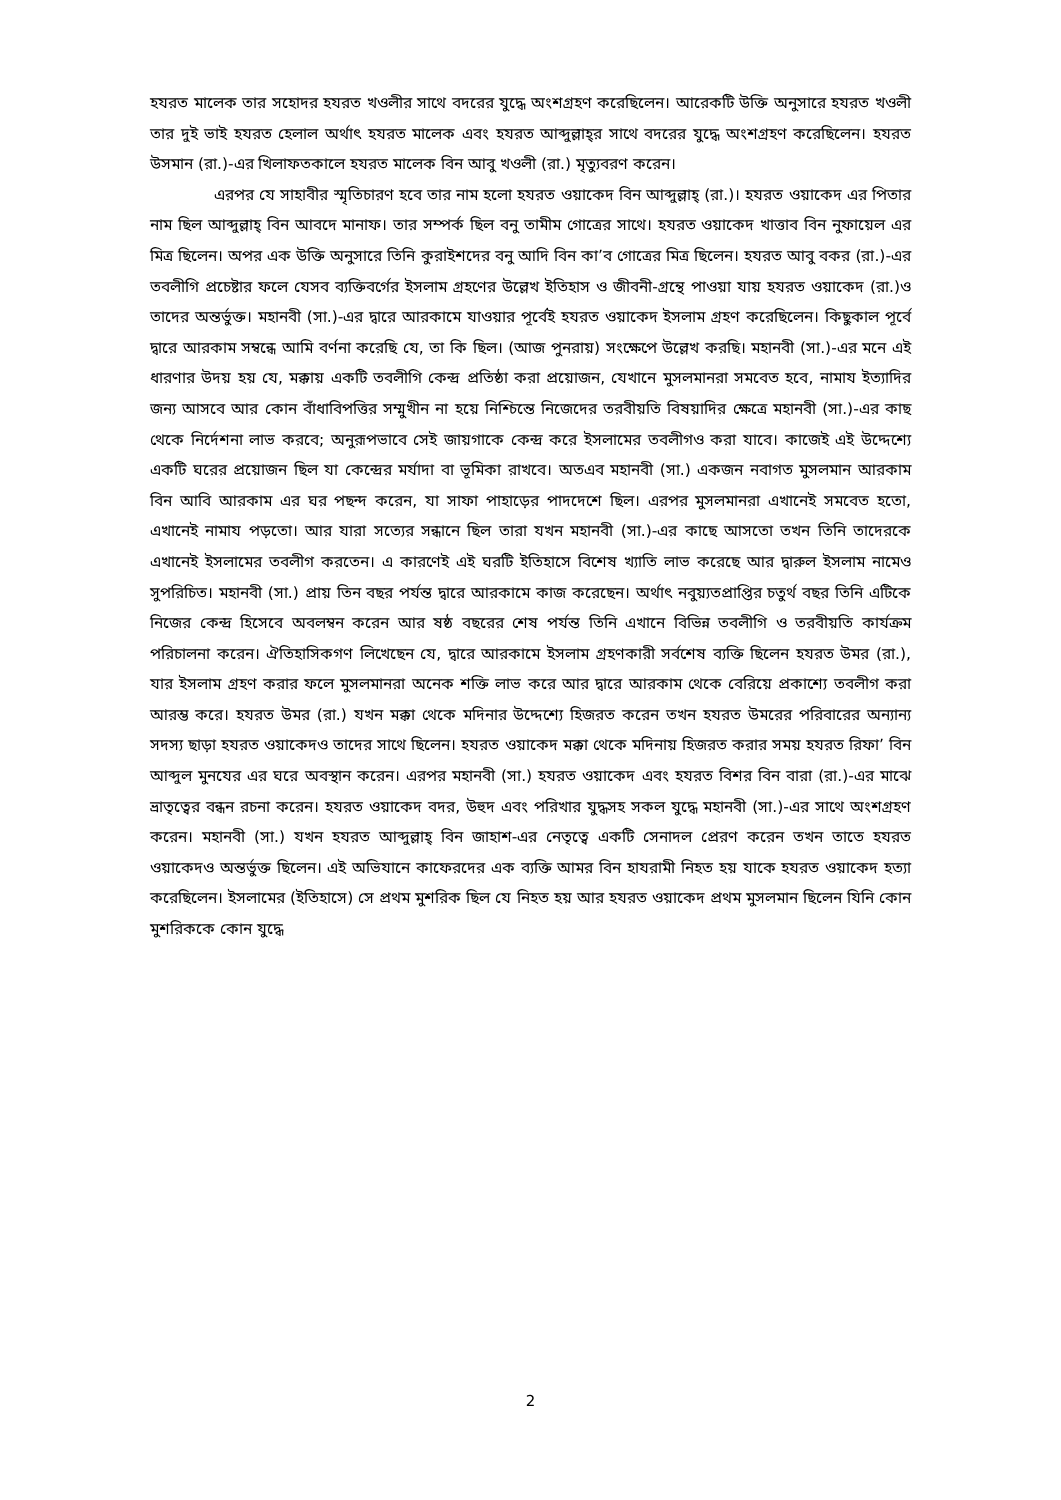হযরত মালেক তার সহোদর হযরত খওলীর সাথে বদরের যুদ্ধে অংশগ্রহণ করেছিলেন। আরেকটি উক্তি অনুসারে হযরত খওলী তার দুই ভাই হযরত হেলাল অর্থাৎ হযরত মালেক এবং হযরত আব্দুল্লাহ্‌র সাথে বদরের যুদ্ধে অংশগ্রহণ করেছিলেন। হযরত উসমান (রা.)-এর খিলাফতকালে হযরত মালেক বিন আবু খওলী (রা.) মৃত্যুবরণ করেন।
এরপর যে সাহাবীর স্মৃতিচারণ হবে তার নাম হলো হযরত ওয়াকেদ বিন আব্দুল্লাহ্ (রা.)। হযরত ওয়াকেদ এর পিতার নাম ছিল আব্দুল্লাহ্ বিন আবদে মানাফ। তার সম্পর্ক ছিল বনু তামীম গোত্রের সাথে। হযরত ওয়াকেদ খাত্তাব বিন নুফায়েল এর মিত্র ছিলেন। অপর এক উক্তি অনুসারে তিনি কুরাইশদের বনু আদি বিন কা’ব গোত্রের মিত্র ছিলেন। হযরত আবু বকর (রা.)-এর তবলীগি প্রচেষ্টার ফলে যেসব ব্যক্তিবর্গের ইসলাম গ্রহণের উল্লেখ ইতিহাস ও জীবনী-গ্রন্থে পাওয়া যায় হযরত ওয়াকেদ (রা.)ও তাদের অন্তর্ভুক্ত। মহানবী (সা.)-এর দ্বারে আরকামে যাওয়ার পূর্বেই হযরত ওয়াকেদ ইসলাম গ্রহণ করেছিলেন। কিছুকাল পূর্বে দ্বারে আরকাম সম্বন্ধে আমি বর্ণনা করেছি যে, তা কি ছিল। (আজ পুনরায়) সংক্ষেপে উল্লেখ করছি। মহানবী (সা.)-এর মনে এই ধারণার উদয় হয় যে, মক্কায় একটি তবলীগি কেন্দ্র প্রতিষ্ঠা করা প্রয়োজন, যেখানে মুসলমানরা সমবেত হবে, নামায ইত্যাদির জন্য আসবে আর কোন বাঁধাবিপত্তির সম্মুখীন না হয়ে নিশ্চিন্তে নিজেদের তরবীয়তি বিষয়াদির ক্ষেত্রে মহানবী (সা.)-এর কাছ থেকে নির্দেশনা লাভ করবে; অনুরূপভাবে সেই জায়গাকে কেন্দ্র করে ইসলামের তবলীগও করা যাবে। কাজেই এই উদ্দেশ্যে একটি ঘরের প্রয়োজন ছিল যা কেন্দ্রের মর্যাদা বা ভূমিকা রাখবে। অতএব মহানবী (সা.) একজন নবাগত মুসলমান আরকাম বিন আবি আরকাম এর ঘর পছন্দ করেন, যা সাফা পাহাড়ের পাদদেশে ছিল। এরপর মুসলমানরা এখানেই সমবেত হতো, এখানেই নামায পড়তো। আর যারা সত্যের সন্ধানে ছিল তারা যখন মহানবী (সা.)-এর কাছে আসতো তখন তিনি তাদেরকে এখানেই ইসলামের তবলীগ করতেন। এ কারণেই এই ঘরটি ইতিহাসে বিশেষ খ্যাতি লাভ করেছে আর দ্বারুল ইসলাম নামেও সুপরিচিত। মহানবী (সা.) প্রায় তিন বছর পর্যন্ত দ্বারে আরকামে কাজ করেছেন। অর্থাৎ নবুয়্যতপ্রাপ্তির চতুর্থ বছর তিনি এটিকে নিজের কেন্দ্র হিসেবে অবলম্বন করেন আর ষষ্ঠ বছরের শেষ পর্যন্ত তিনি এখানে বিভিন্ন তবলীগি ও তরবীয়তি কার্যক্রম পরিচালনা করেন। ঐতিহাসিকগণ লিখেছেন যে, দ্বারে আরকামে ইসলাম গ্রহণকারী সর্বশেষ ব্যক্তি ছিলেন হযরত উমর (রা.), যার ইসলাম গ্রহণ করার ফলে মুসলমানরা অনেক শক্তি লাভ করে আর দ্বারে আরকাম থেকে বেরিয়ে প্রকাশ্যে তবলীগ করা আরম্ভ করে। হযরত উমর (রা.) যখন মক্কা থেকে মদিনার উদ্দেশ্যে হিজরত করেন তখন হযরত উমরের পরিবারের অন্যান্য সদস্য ছাড়া হযরত ওয়াকেদও তাদের সাথে ছিলেন। হযরত ওয়াকেদ মক্কা থেকে মদিনায় হিজরত করার সময় হযরত রিফা’ বিন আব্দুল মুনযের এর ঘরে অবস্থান করেন। এরপর মহানবী (সা.) হযরত ওয়াকেদ এবং হযরত বিশর বিন বারা (রা.)-এর মাঝে ভ্রাতৃত্বের বন্ধন রচনা করেন। হযরত ওয়াকেদ বদর, উহুদ এবং পরিখার যুদ্ধসহ সকল যুদ্ধে মহানবী (সা.)-এর সাথে অংশগ্রহণ করেন। মহানবী (সা.) যখন হযরত আব্দুল্লাহ্ বিন জাহাশ-এর নেতৃত্বে একটি সেনাদল প্রেরণ করেন তখন তাতে হযরত ওয়াকেদও অন্তর্ভুক্ত ছিলেন। এই অভিযানে কাফেরদের এক ব্যক্তি আমর বিন হাযরামী নিহত হয় যাকে হযরত ওয়াকেদ হত্যা করেছিলেন। ইসলামের (ইতিহাসে) সে প্রথম মুশরিক ছিল যে নিহত হয় আর হযরত ওয়াকেদ প্রথম মুসলমান ছিলেন যিনি কোন মুশরিককে কোন যুদ্ধে
2